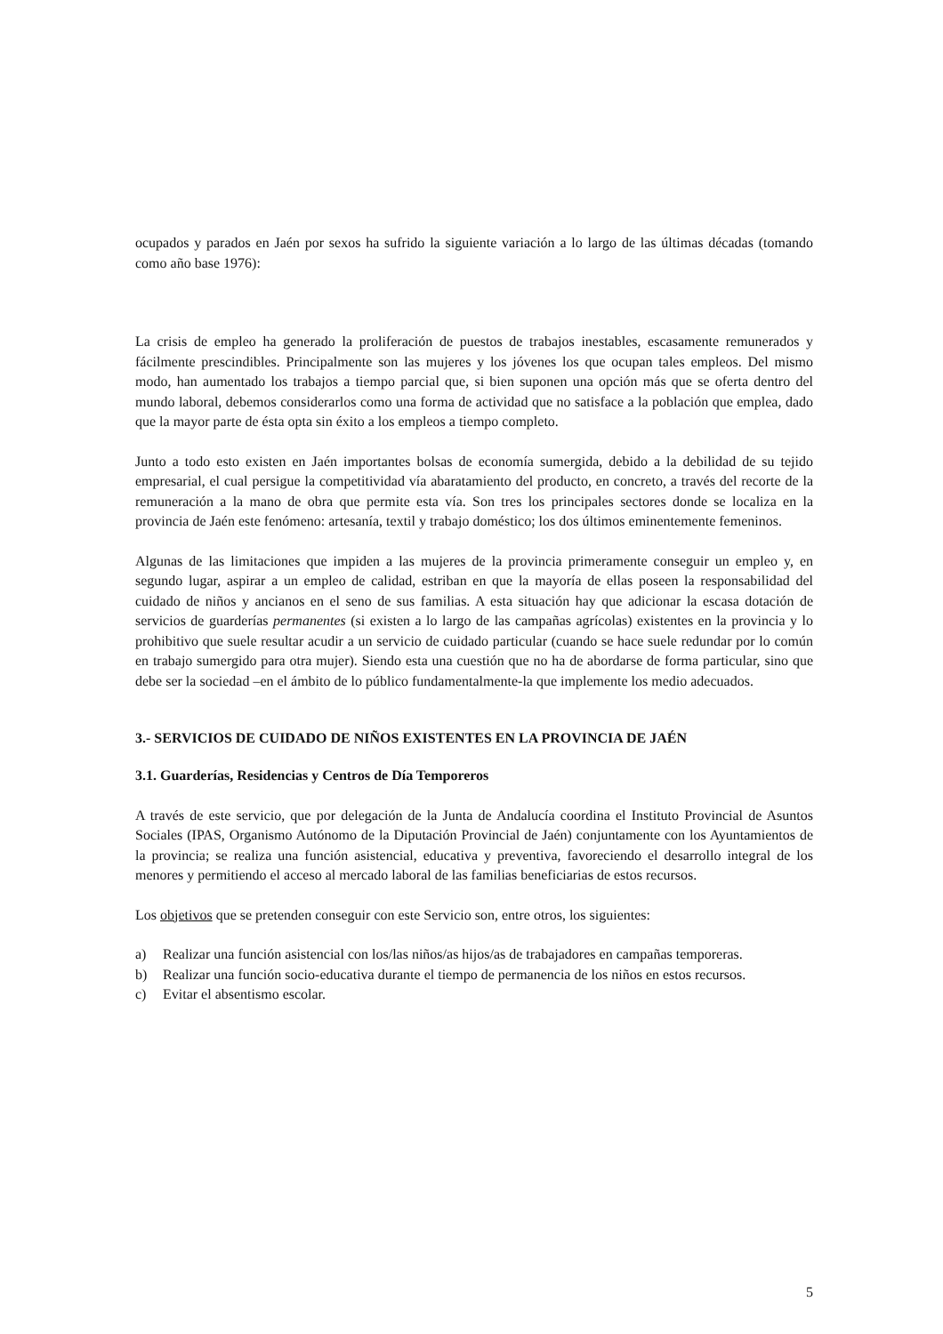ocupados y parados en Jaén por sexos ha sufrido la siguiente variación a lo largo de las últimas décadas (tomando como año base 1976):
La crisis de empleo ha generado la proliferación de puestos de trabajos inestables, escasamente remunerados y fácilmente prescindibles. Principalmente son las mujeres y los jóvenes los que ocupan tales empleos. Del mismo modo, han aumentado los trabajos a tiempo parcial que, si bien suponen una opción más que se oferta dentro del mundo laboral, debemos considerarlos como una forma de actividad que no satisface a la población que emplea, dado que la mayor parte de ésta opta sin éxito a los empleos a tiempo completo.
Junto a todo esto existen en Jaén importantes bolsas de economía sumergida, debido a la debilidad de su tejido empresarial, el cual persigue la competitividad vía abaratamiento del producto, en concreto, a través del recorte de la remuneración a la mano de obra que permite esta vía. Son tres los principales sectores donde se localiza en la provincia de Jaén este fenómeno: artesanía, textil y trabajo doméstico; los dos últimos eminentemente femeninos.
Algunas de las limitaciones que impiden a las mujeres de la provincia primeramente conseguir un empleo y, en segundo lugar, aspirar a un empleo de calidad, estriban en que la mayoría de ellas poseen la responsabilidad del cuidado de niños y ancianos en el seno de sus familias. A esta situación hay que adicionar la escasa dotación de servicios de guarderías permanentes (si existen a lo largo de las campañas agrícolas) existentes en la provincia y lo prohibitivo que suele resultar acudir a un servicio de cuidado particular (cuando se hace suele redundar por lo común en trabajo sumergido para otra mujer). Siendo esta una cuestión que no ha de abordarse de forma particular, sino que debe ser la sociedad –en el ámbito de lo público fundamentalmente-la que implemente los medio adecuados.
3.- SERVICIOS DE CUIDADO DE NIÑOS EXISTENTES EN LA PROVINCIA DE JAÉN
3.1. Guarderías, Residencias y Centros de Día Temporeros
A través de este servicio, que por delegación de la Junta de Andalucía coordina el Instituto Provincial de Asuntos Sociales (IPAS, Organismo Autónomo de la Diputación Provincial de Jaén) conjuntamente con los Ayuntamientos de la provincia; se realiza una función asistencial, educativa y preventiva, favoreciendo el desarrollo integral de los menores y permitiendo el acceso al mercado laboral de las familias beneficiarias de estos recursos.
Los objetivos que se pretenden conseguir con este Servicio son, entre otros, los siguientes:
a) Realizar una función asistencial con los/las niños/as hijos/as de trabajadores en campañas temporeras.
b) Realizar una función socio-educativa durante el tiempo de permanencia de los niños en estos recursos.
c) Evitar el absentismo escolar.
5